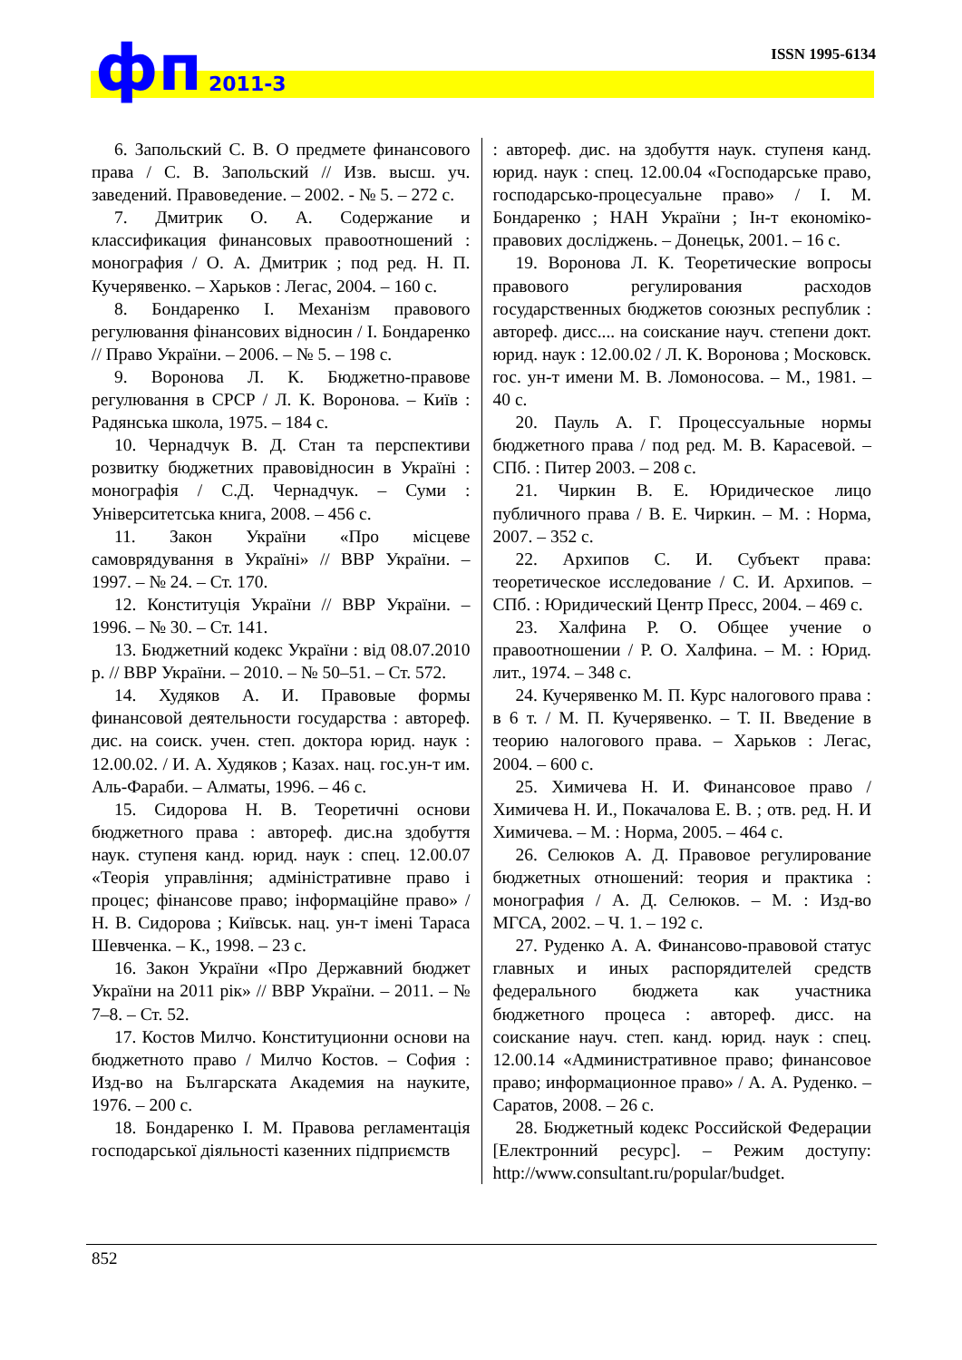ISSN 1995-6134 фп 2011-3
6. Запольский С. В. О предмете финансового права / С. В. Запольский // Изв. высш. уч. заведений. Правоведение. – 2002. - № 5. – 272 с.
7. Дмитрик О. А. Содержание и классификация финансовых правоотношений : монография / О. А. Дмитрик ; под ред. Н. П. Кучерявенко. – Харьков : Легас, 2004. – 160 с.
8. Бондаренко І. Механізм правового регулювання фінансових відносин / І. Бондаренко // Право України. – 2006. – № 5. – 198 с.
9. Воронова Л. К. Бюджетно-правове регулювання в СРСР / Л. К. Воронова. – Київ : Радянська школа, 1975. – 184 с.
10. Чернадчук В. Д. Стан та перспективи розвитку бюджетних правовідносин в Україні : монографія / С.Д. Чернадчук. – Суми : Університетська книга, 2008. – 456 с.
11. Закон України «Про місцеве самоврядування в Україні» // ВВР України. – 1997. – № 24. – Ст. 170.
12. Конституція України // ВВР України. – 1996. – № 30. – Ст. 141.
13. Бюджетний кодекс України : від 08.07.2010 р. // ВВР України. – 2010. – № 50–51. – Ст. 572.
14. Худяков А. И. Правовые формы финансовой деятельности государства : автореф. дис. на соиск. учен. степ. доктора юрид. наук : 12.00.02. / И. А. Худяков ; Казах. нац. гос.ун-т им. Аль-Фараби. – Алматы, 1996. – 46 с.
15. Сидорова Н. В. Теоретичні основи бюджетного права : автореф. дис.на здобуття наук. ступеня канд. юрид. наук : спец. 12.00.07 «Теорія управління; адміністративне право і процес; фінансове право; інформаційне право» / Н. В. Сидорова ; Київськ. нац. ун-т імені Тараса Шевченка. – К., 1998. – 23 с.
16. Закон України «Про Державний бюджет України на 2011 рік» // ВВР України. – 2011. – № 7–8. – Ст. 52.
17. Костов Милчо. Конституционни основи на бюджетното право / Милчо Костов. – София : Изд-во на Българската Академия на науките, 1976. – 200 с.
18. Бондаренко І. М. Правова регламентація господарської діяльності казенних підприємств
: автореф. дис. на здобуття наук. ступеня канд. юрид. наук : спец. 12.00.04 «Господарське право, господарсько-процесуальне право» / І. М. Бондаренко ; НАН України ; Ін-т економіко-правових досліджень. – Донецьк, 2001. – 16 с.
19. Воронова Л. К. Теоретические вопросы правового регулирования расходов государственных бюджетов союзных республик : автореф. дисс.... на соискание науч. степени докт. юрид. наук : 12.00.02 / Л. К. Воронова ; Московск. гос. ун-т имени М. В. Ломоносова. – М., 1981. – 40 с.
20. Пауль А. Г. Процессуальные нормы бюджетного права / под ред. М. В. Карасевой. – СПб. : Питер 2003. – 208 с.
21. Чиркин В. Е. Юридическое лицо публичного права / В. Е. Чиркин. – М. : Норма, 2007. – 352 с.
22. Архипов С. И. Субъект права: теоретическое исследование / С. И. Архипов. – СПб. : Юридический Центр Пресс, 2004. – 469 с.
23. Халфина Р. О. Общее учение о правоотношении / Р. О. Халфина. – М. : Юрид. лит., 1974. – 348 с.
24. Кучерявенко М. П. Курс налогового права : в 6 т. / М. П. Кучерявенко. – Т. II. Введение в теорию налогового права. – Харьков : Легас, 2004. – 600 с.
25. Химичева Н. И. Финансовое право / Химичева Н. И., Покачалова Е. В. ; отв. ред. Н. И Химичева. – М. : Норма, 2005. – 464 с.
26. Селюков А. Д. Правовое регулирование бюджетных отношений: теория и практика : монография / А. Д. Селюков. – М. : Изд-во МГСА, 2002. – Ч. 1. – 192 с.
27. Руденко А. А. Финансово-правовой статус главных и иных распорядителей средств федерального бюджета как участника бюджетного процеса : автореф. дисс. на соискание науч. степ. канд. юрид. наук : спец. 12.00.14 «Административное право; финансовое право; информационное право» / А. А. Руденко. – Саратов, 2008. – 26 с.
28. Бюджетный кодекс Российской Федерации [Електронний ресурс]. – Режим доступу: http://www.consultant.ru/popular/budget.
852